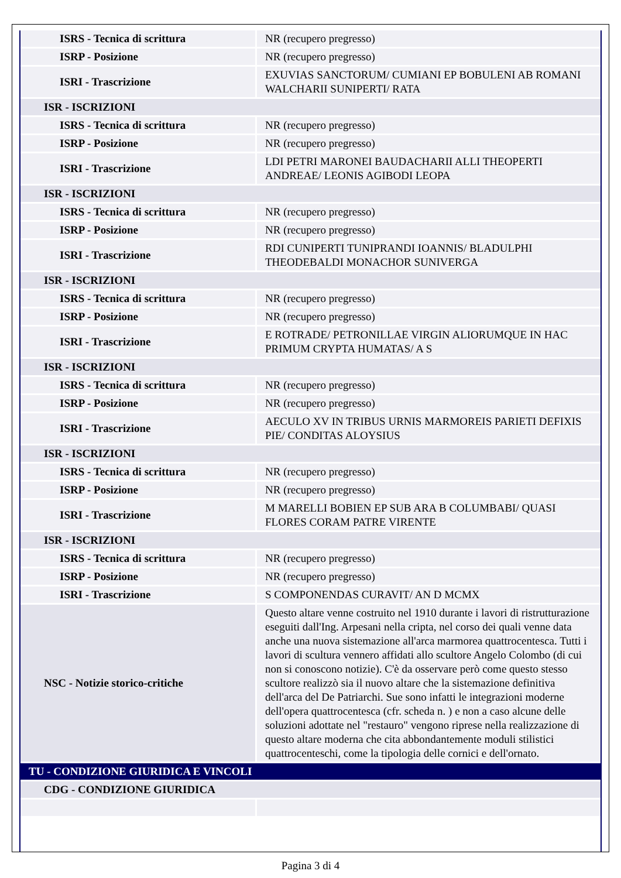| ISRS - Tecnica di scrittura | NR (recupero pregresso) |
| ISRP - Posizione | NR (recupero pregresso) |
| ISRI - Trascrizione | EXUVIAS SANCTORUM/ CUMIANI EP BOBULENI AB ROMANI WALCHARII SUNIPERTI/ RATA |
| ISR - ISCRIZIONI | |
| ISRS - Tecnica di scrittura | NR (recupero pregresso) |
| ISRP - Posizione | NR (recupero pregresso) |
| ISRI - Trascrizione | LDI PETRI MARONEI BAUDACHARII ALLI THEOPERTI ANDREAE/ LEONIS AGIBODI LEOPA |
| ISR - ISCRIZIONI | |
| ISRS - Tecnica di scrittura | NR (recupero pregresso) |
| ISRP - Posizione | NR (recupero pregresso) |
| ISRI - Trascrizione | RDI CUNIPERTI TUNIPRANDI IOANNIS/ BLADULPHI THEODEBALDI MONACHOR SUNIVERGA |
| ISR - ISCRIZIONI | |
| ISRS - Tecnica di scrittura | NR (recupero pregresso) |
| ISRP - Posizione | NR (recupero pregresso) |
| ISRI - Trascrizione | E ROTRADE/ PETRONILLAE VIRGIN ALIORUMQUE IN HAC PRIMUM CRYPTA HUMATAS/ A S |
| ISR - ISCRIZIONI | |
| ISRS - Tecnica di scrittura | NR (recupero pregresso) |
| ISRP - Posizione | NR (recupero pregresso) |
| ISRI - Trascrizione | AECULO XV IN TRIBUS URNIS MARMOREIS PARIETI DEFIXIS PIE/ CONDITAS ALOYSIUS |
| ISR - ISCRIZIONI | |
| ISRS - Tecnica di scrittura | NR (recupero pregresso) |
| ISRP - Posizione | NR (recupero pregresso) |
| ISRI - Trascrizione | M MARELLI BOBIEN EP SUB ARA B COLUMBABI/ QUASI FLORES CORAM PATRE VIRENTE |
| ISR - ISCRIZIONI | |
| ISRS - Tecnica di scrittura | NR (recupero pregresso) |
| ISRP - Posizione | NR (recupero pregresso) |
| ISRI - Trascrizione | S COMPONENDAS CURAVIT/ AN D MCMX |
| NSC - Notizie storico-critiche | Questo altare venne costruito nel 1910 durante i lavori di ristrutturazione eseguiti dall'Ing. Arpesani nella cripta, nel corso dei quali venne data anche una nuova sistemazione all'arca marmorea quattrocentesca. Tutti i lavori di scultura vennero affidati allo scultore Angelo Colombo (di cui non si conoscono notizie). C'è da osservare però come questo stesso scultore realizzò sia il nuovo altare che la sistemazione definitiva dell'arca del De Patriarchi. Sue sono infatti le integrazioni moderne dell'opera quattrocentesca (cfr. scheda n. ) e non a caso alcune delle soluzioni adottate nel "restauro" vengono riprese nella realizzazione di questo altare moderna che cita abbondantemente moduli stilistici quattrocenteschi, come la tipologia delle cornici e dell'ornato. |
| TU - CONDIZIONE GIURIDICA E VINCOLI | |
| CDG - CONDIZIONE GIURIDICA | |
Pagina 3 di 4